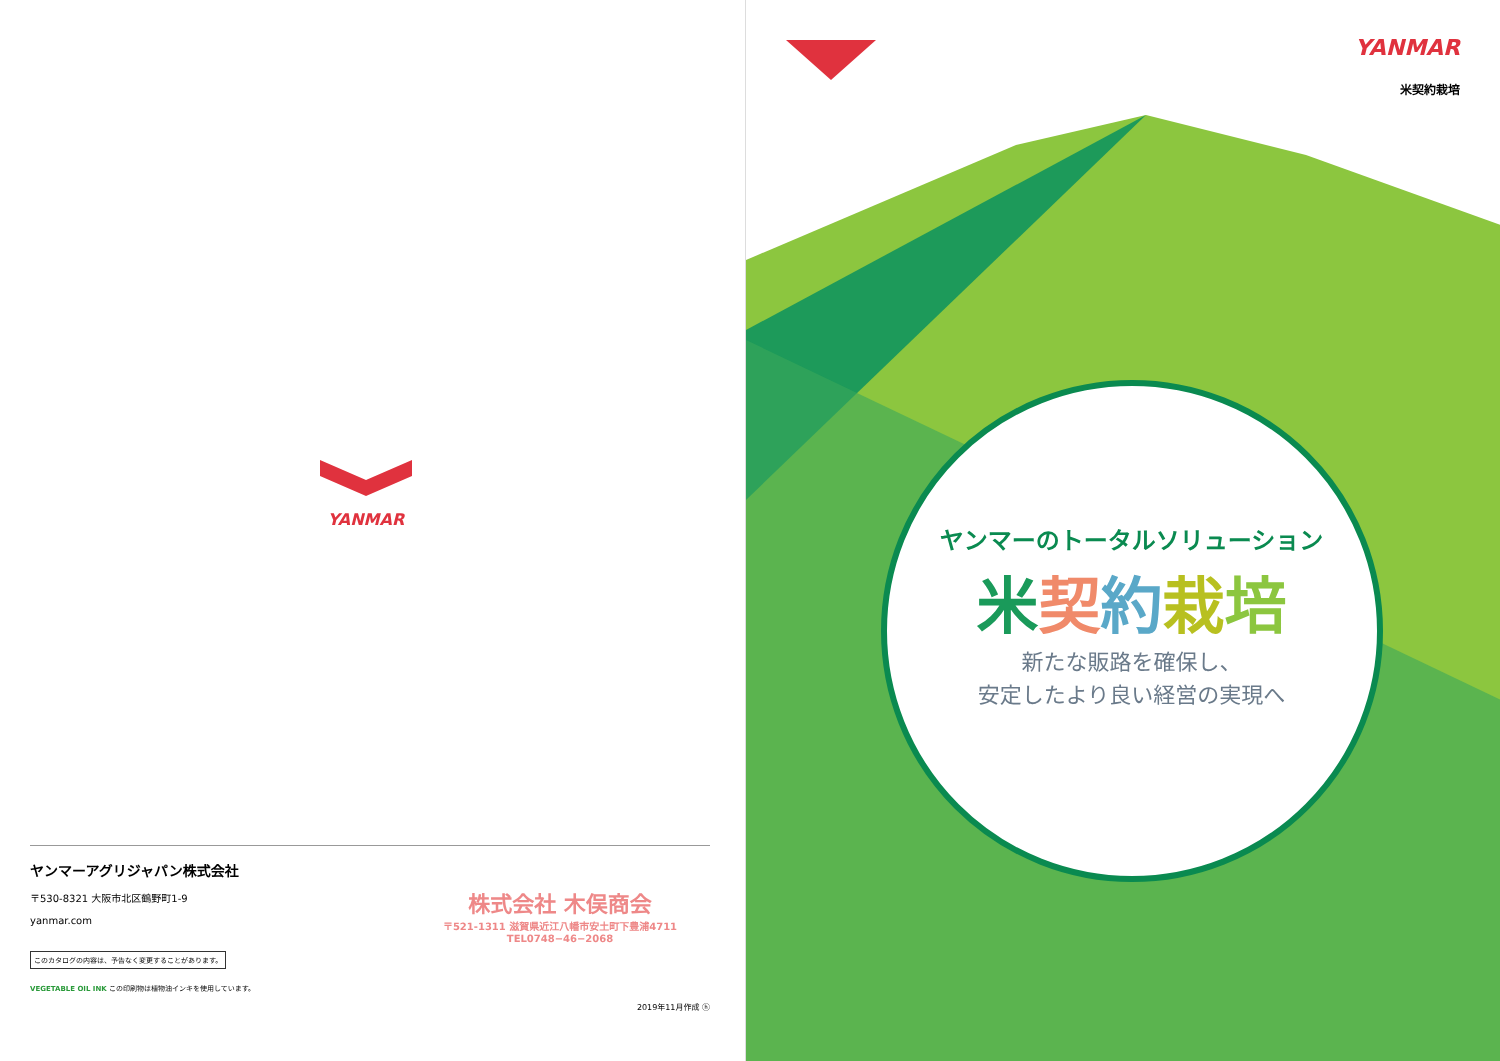YANMAR
ヤンマーアグリジャパン株式会社
〒530-8321 大阪市北区鶴野町1-9
yanmar.com
株式会社 木俣商会
〒521-1311 滋賀県近江八幡市安土町下豊浦4711
TEL0748−46−2068
このカタログの内容は、予告なく変更することがあります。
VEGETABLE OIL INK この印刷物は植物油インキを使用しています。
2019年11月作成 ⓗ
YANMAR
米契約栽培
ヤンマーのトータルソリューション
米契約栽培
新たな販路を確保し、
安定したより良い経営の実現へ